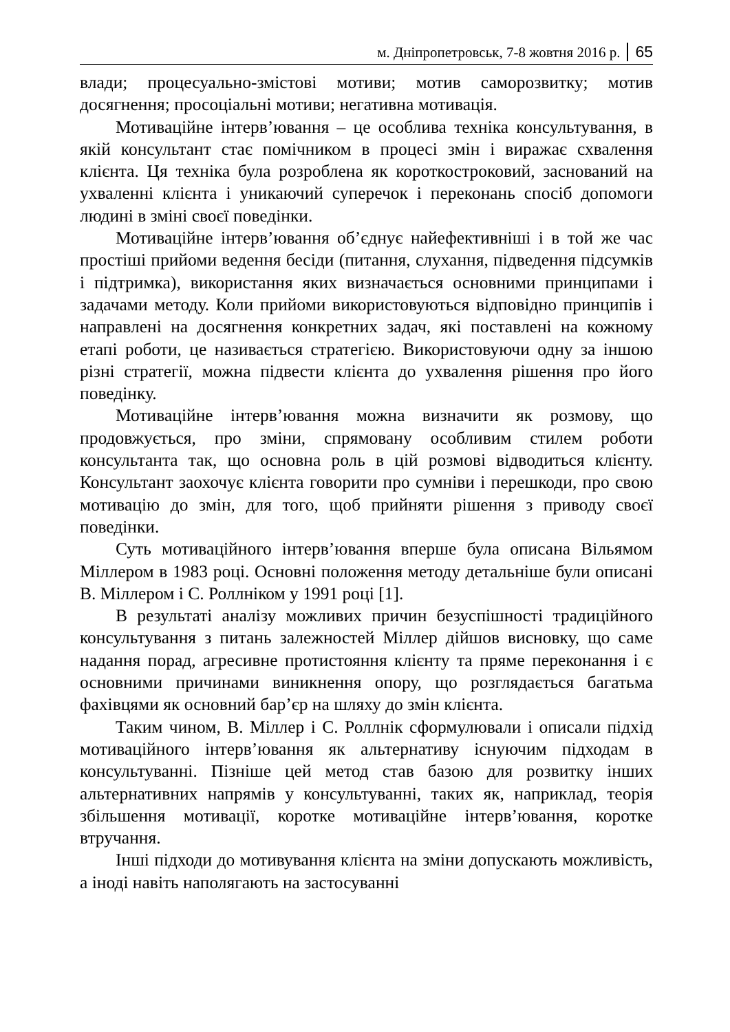м. Дніпропетровськ, 7-8 жовтня 2016 р. 65
влади; процесуально-змістові мотиви; мотив саморозвитку; мотив досягнення; просоціальні мотиви; негативна мотивація.
Мотиваційне інтерв’ювання – це особлива техніка консультування, в якій консультант стає помічником в процесі змін і виражає схвалення клієнта. Ця техніка була розроблена як короткостроковий, заснований на ухваленні клієнта і уникаючий суперечок і переконань спосіб допомоги людині в зміні своєї поведінки.
Мотиваційне інтерв’ювання об’єднує найефективніші і в той же час простіші прийоми ведення бесіди (питання, слухання, підведення підсумків і підтримка), використання яких визначається основними принципами і задачами методу. Коли прийоми використовуються відповідно принципів і направлені на досягнення конкретних задач, які поставлені на кожному етапі роботи, це називається стратегією. Використовуючи одну за іншою різні стратегії, можна підвести клієнта до ухвалення рішення про його поведінку.
Мотиваційне інтерв’ювання можна визначити як розмову, що продовжується, про зміни, спрямовану особливим стилем роботи консультанта так, що основна роль в цій розмові відводиться клієнту. Консультант заохочує клієнта говорити про сумніви і перешкоди, про свою мотивацію до змін, для того, щоб прийняти рішення з приводу своєї поведінки.
Суть мотиваційного інтерв’ювання вперше була описана Вільямом Міллером в 1983 році. Основні положення методу детальніше були описані В. Міллером і С. Роллніком у 1991 році [1].
В результаті аналізу можливих причин безуспішності традиційного консультування з питань залежностей Міллер дійшов висновку, що саме надання порад, агресивне протистояння клієнту та пряме переконання і є основними причинами виникнення опору, що розглядається багатьма фахівцями як основний бар’єр на шляху до змін клієнта.
Таким чином, В. Міллер і С. Роллнік сформулювали і описали підхід мотиваційного інтерв’ювання як альтернативу існуючим підходам в консультуванні. Пізніше цей метод став базою для розвитку інших альтернативних напрямів у консультуванні, таких як, наприклад, теорія збільшення мотивації, коротке мотиваційне інтерв’ювання, коротке втручання.
Інші підходи до мотивування клієнта на зміни допускають можливість, а іноді навіть наполягають на застосуванні